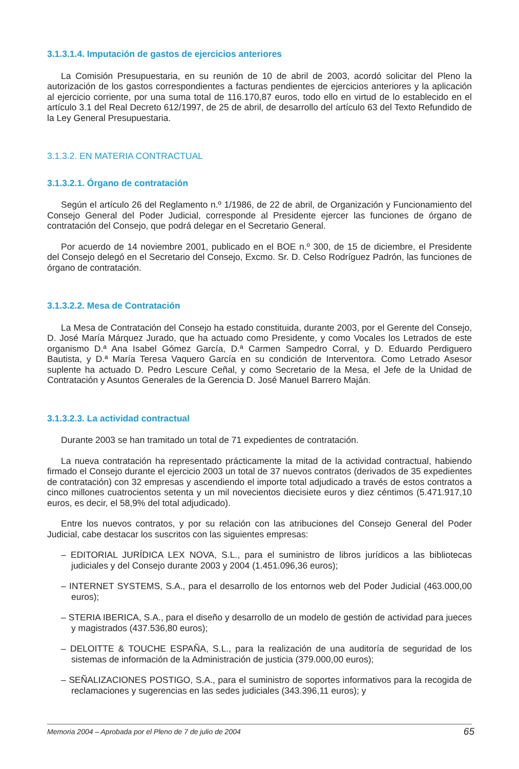3.1.3.1.4. Imputación de gastos de ejercicios anteriores
La Comisión Presupuestaria, en su reunión de 10 de abril de 2003, acordó solicitar del Pleno la autorización de los gastos correspondientes a facturas pendientes de ejercicios anteriores y la aplicación al ejercicio corriente, por una suma total de 116.170,87 euros, todo ello en virtud de lo establecido en el artículo 3.1 del Real Decreto 612/1997, de 25 de abril, de desarrollo del artículo 63 del Texto Refundido de la Ley General Presupuestaria.
3.1.3.2. EN MATERIA CONTRACTUAL
3.1.3.2.1. Órgano de contratación
Según el artículo 26 del Reglamento n.º 1/1986, de 22 de abril, de Organización y Funcionamiento del Consejo General del Poder Judicial, corresponde al Presidente ejercer las funciones de órgano de contratación del Consejo, que podrá delegar en el Secretario General.
Por acuerdo de 14 noviembre 2001, publicado en el BOE n.º 300, de 15 de diciembre, el Presidente del Consejo delegó en el Secretario del Consejo, Excmo. Sr. D. Celso Rodríguez Padrón, las funciones de órgano de contratación.
3.1.3.2.2. Mesa de Contratación
La Mesa de Contratación del Consejo ha estado constituida, durante 2003, por el Gerente del Consejo, D. José María Márquez Jurado, que ha actuado como Presidente, y como Vocales los Letrados de este organismo D.ª Ana Isabel Gómez García, D.ª Carmen Sampedro Corral, y D. Eduardo Perdiguero Bautista, y D.ª María Teresa Vaquero García en su condición de Interventora. Como Letrado Asesor suplente ha actuado D. Pedro Lescure Ceñal, y como Secretario de la Mesa, el Jefe de la Unidad de Contratación y Asuntos Generales de la Gerencia D. José Manuel Barrero Maján.
3.1.3.2.3. La actividad contractual
Durante 2003 se han tramitado un total de 71 expedientes de contratación.
La nueva contratación ha representado prácticamente la mitad de la actividad contractual, habiendo firmado el Consejo durante el ejercicio 2003 un total de 37 nuevos contratos (derivados de 35 expedientes de contratación) con 32 empresas y ascendiendo el importe total adjudicado a través de estos contratos a cinco millones cuatrocientos setenta y un mil novecientos diecisiete euros y diez céntimos (5.471.917,10 euros, es decir, el 58,9% del total adjudicado).
Entre los nuevos contratos, y por su relación con las atribuciones del Consejo General del Poder Judicial, cabe destacar los suscritos con las siguientes empresas:
– EDITORIAL JURÍDICA LEX NOVA, S.L., para el suministro de libros jurídicos a las bibliotecas judiciales y del Consejo durante 2003 y 2004 (1.451.096,36 euros);
– INTERNET SYSTEMS, S.A., para el desarrollo de los entornos web del Poder Judicial (463.000,00 euros);
– STERIA IBERICA, S.A., para el diseño y desarrollo de un modelo de gestión de actividad para jueces y magistrados (437.536,80 euros);
– DELOITTE & TOUCHE ESPAÑA, S.L., para la realización de una auditoría de seguridad de los sistemas de información de la Administración de justicia (379.000,00 euros);
– SEÑALIZACIONES POSTIGO, S.A., para el suministro de soportes informativos para la recogida de reclamaciones y sugerencias en las sedes judiciales (343.396,11 euros); y
Memoria 2004 – Aprobada por el Pleno de 7 de julio de 2004 65